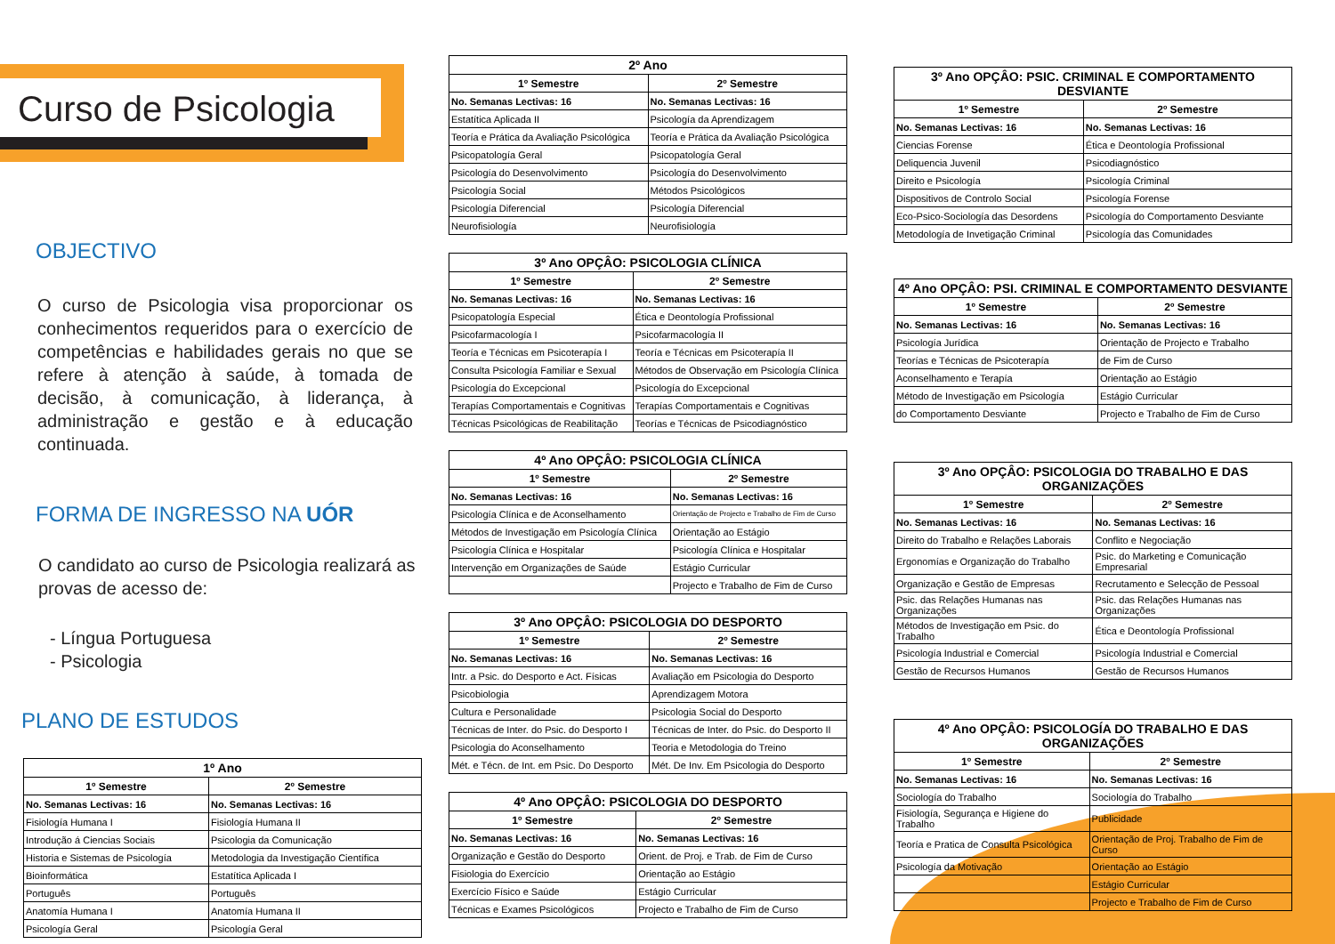Curso de Psicologia
OBJECTIVO
O curso de Psicologia visa proporcionar os conhecimentos requeridos para o exercício de competências e habilidades gerais no que se refere à atenção à saúde, à tomada de decisão, à comunicação, à liderança, à administração e gestão e à educação continuada.
FORMA DE INGRESSO NA UÓR
O candidato ao curso de Psicologia realizará as provas de acesso de:
- Língua Portuguesa
- Psicologia
PLANO DE ESTUDOS
| 1º Ano | |
| --- | --- |
| 1º Semestre | 2º Semestre |
| No. Semanas Lectivas: 16 | No. Semanas Lectivas: 16 |
| Fisiología Humana I | Fisiología Humana II |
| Introdução á Ciencias Sociais | Psicologia da Comunicação |
| Historia e Sistemas de Psicología | Metodologia da Investigação Científica |
| Bioinformática | Estatítica Aplicada I |
| Português | Português |
| Anatomía Humana I | Anatomía Humana II |
| Psicología Geral | Psicología Geral |
| 2º Ano | |
| --- | --- |
| 1º Semestre | 2º Semestre |
| No. Semanas Lectivas: 16 | No. Semanas Lectivas: 16 |
| Estatítica Aplicada II | Psicología da Aprendizagem |
| Teoría e Prática da Avaliação Psicológica | Teoría e Prática da Avaliação Psicológica |
| Psicopatología Geral | Psicopatología Geral |
| Psicología do Desenvolvimento | Psicología do Desenvolvimento |
| Psicología Social | Métodos Psicológicos |
| Psicología Diferencial | Psicología Diferencial |
| Neurofisiología | Neurofisiología |
| 3º Ano OPÇÂO: PSICOLOGIA CLÍNICA | |
| --- | --- |
| 1º Semestre | 2º Semestre |
| No. Semanas Lectivas: 16 | No. Semanas Lectivas: 16 |
| Psicopatología Especial | Ética e Deontología Profissional |
| Psicofarmacología I | Psicofarmacología II |
| Teoría e Técnicas em Psicoterapía I | Teoría e Técnicas em Psicoterapía II |
| Consulta Psicología Familiar e Sexual | Métodos de Observação em Psicología Clínica |
| Psicología do Excepcional | Psicología do Excepcional |
| Terapías Comportamentais e Cognitivas | Terapías Comportamentais e Cognitivas |
| Técnicas Psicológicas de Reabilitação | Teorías e Técnicas de Psicodiagnóstico |
| 4º Ano OPÇÂO: PSICOLOGIA CLÍNICA | |
| --- | --- |
| 1º Semestre | 2º Semestre |
| No. Semanas Lectivas: 16 | No. Semanas Lectivas: 16 |
| Psicología Clínica e de Aconselhamento | Orientação de Projecto e Trabalho de Fim de Curso |
| Métodos de Investigação em Psicología Clínica | Orientação ao Estágio |
| Psicología Clínica e Hospitalar | Psicología Clínica e Hospitalar |
| Intervenção em Organizações de Saúde | Estágio Curricular |
| | Projecto e Trabalho de Fim de Curso |
| 3º Ano OPÇÂO: PSICOLOGIA DO DESPORTO | |
| --- | --- |
| 1º Semestre | 2º Semestre |
| No. Semanas Lectivas: 16 | No. Semanas Lectivas: 16 |
| Intr. a Psic. do Desporto e Act. Físicas | Avaliação em Psicologia do Desporto |
| Psicobiologia | Aprendizagem Motora |
| Cultura e Personalidade | Psicologia Social do Desporto |
| Técnicas de Inter. do Psic. do Desporto I | Técnicas de Inter. do Psic. do Desporto II |
| Psicologia do Aconselhamento | Teoria e Metodologia do Treino |
| Mét. e Técn. de Int. em Psic. Do Desporto | Mét. De Inv. Em Psicologia do Desporto |
| 4º Ano OPÇÂO: PSICOLOGIA DO DESPORTO | |
| --- | --- |
| 1º Semestre | 2º Semestre |
| No. Semanas Lectivas: 16 | No. Semanas Lectivas: 16 |
| Organização e Gestão do Desporto | Orient. de Proj. e Trab. de Fim de Curso |
| Fisiologia do Exercício | Orientação ao Estágio |
| Exercício Físico e Saúde | Estágio Curricular |
| Técnicas e Exames Psicológicos | Projecto e Trabalho de Fim de Curso |
| 3º Ano OPÇÂO: PSIC. CRIMINAL E COMPORTAMENTO DESVIANTE | |
| --- | --- |
| 1º Semestre | 2º Semestre |
| No. Semanas Lectivas: 16 | No. Semanas Lectivas: 16 |
| Ciencias Forense | Ética e Deontología Profissional |
| Deliquencia Juvenil | Psicodiagnóstico |
| Direito e Psicología | Psicología Criminal |
| Dispositivos de Controlo Social | Psicología Forense |
| Eco-Psico-Sociología das Desordens | Psicología do Comportamento Desviante |
| Metodología de Invetigação Criminal | Psicología das Comunidades |
| 4º Ano OPÇÂO: PSI. CRIMINAL E COMPORTAMENTO DESVIANTE | |
| --- | --- |
| 1º Semestre | 2º Semestre |
| No. Semanas Lectivas: 16 | No. Semanas Lectivas: 16 |
| Psicología Jurídica | Orientação de Projecto e Trabalho |
| Teorías e Técnicas de Psicoterapía | de Fim de Curso |
| Aconselhamento e Terapía | Orientação ao Estágio |
| Método de Investigação em Psicología | Estágio Curricular |
| do Comportamento Desviante | Projecto e Trabalho de Fim de Curso |
| 3º Ano OPÇÂO: PSICOLOGIA DO TRABALHO E DAS ORGANIZAÇÕES | |
| --- | --- |
| 1º Semestre | 2º Semestre |
| No. Semanas Lectivas: 16 | No. Semanas Lectivas: 16 |
| Direito do Trabalho e Relações Laborais | Conflito e Negociação |
| Ergonomías e Organização do Trabalho | Psic. do Marketing e Comunicação Empresarial |
| Organização e Gestão de Empresas | Recrutamento e Selecção de Pessoal |
| Psic. das Relações Humanas nas Organizações | Psic. das Relações Humanas nas Organizações |
| Métodos de Investigação em Psic. do Trabalho | Ética e Deontología Profissional |
| Psicología Industrial e Comercial | Psicología Industrial e Comercial |
| Gestão de Recursos Humanos | Gestão de Recursos Humanos |
| 4º Ano OPÇÂO: PSICOLOGÍA DO TRABALHO E DAS ORGANIZAÇÕES | |
| --- | --- |
| 1º Semestre | 2º Semestre |
| No. Semanas Lectivas: 16 | No. Semanas Lectivas: 16 |
| Sociología do Trabalho | Sociología do Trabalho |
| Fisiología, Segurança e Higiene do Trabalho | Publicidade |
| Teoría e Pratica de Consulta Psicológica | Orientação de Proj. Trabalho de Fim de Curso |
| Psicología da Motivação | Orientação ao Estágio |
| | Estágio Curricular |
| | Projecto e Trabalho de Fim de Curso |